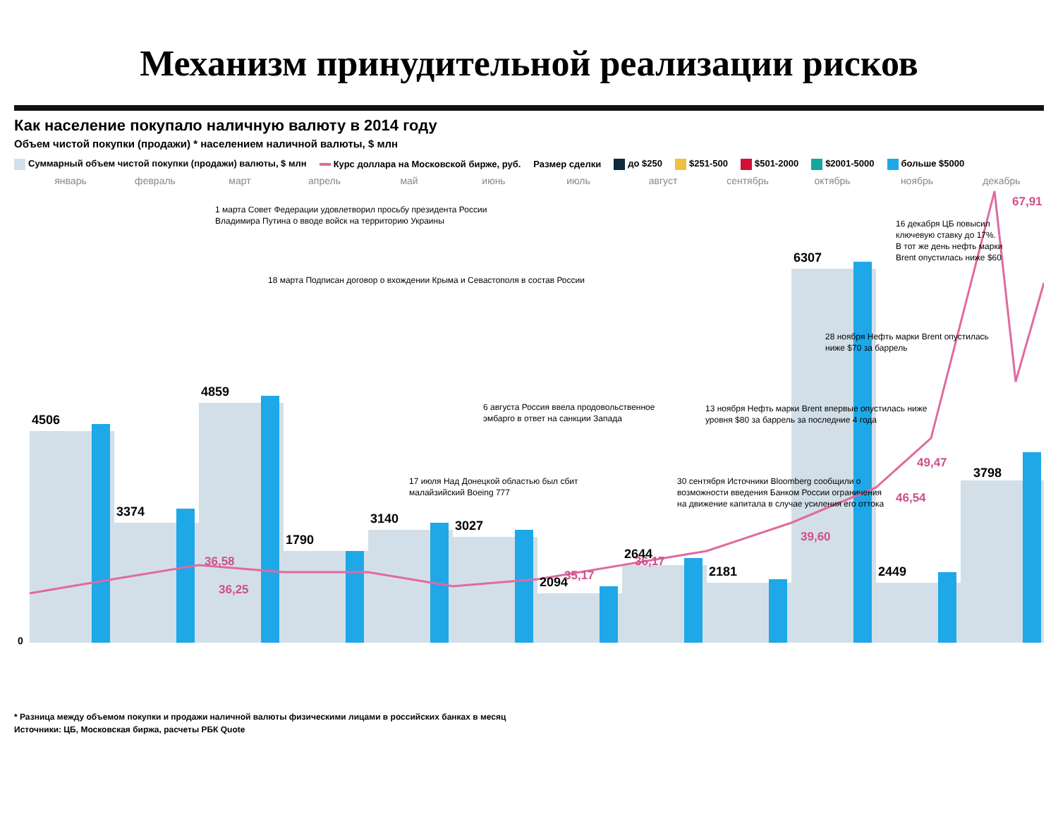Механизм принудительной реализации рисков
Как население покупало наличную валюту в 2014 году
Объем чистой покупки (продажи) * населением наличной валюты, $ млн
Суммарный объем чистой покупки (продажи) валюты, $ млн Курс доллара на Московской бирже, руб. Размер сделки до $250 $251-500 $501-2000 $2001-5000 больше $5000
январь
февраль
март
апрель
май
июнь
июль
август
сентябрь
октябрь
ноябрь
декабрь
4506
3374
4859
1790
3140
3027
2094
2644
2181
6307
2449
3798
36,58
36,25
35,17
36,17
39,60
46,54
49,47
67,91
0
1 марта Совет Федерации удовлетворил просьбу президента России
Владимира Путина о вводе войск на территорию Украины
18 марта Подписан договор о вхождении Крыма и Севастополя в состав России
17 июля Над Донецкой областью был сбит
малайзийский Boeing 777
6 августа Россия ввела продовольственное
эмбарго в ответ на санкции Запада
30 сентября Источники Bloomberg сообщили о
возможности введения Банком России ограничения
на движение капитала в случае усиления его оттока
13 ноября Нефть марки Brent впервые опустилась ниже
уровня $80 за баррель за последние 4 года
28 ноября Нефть марки Brent опустилась
ниже $70 за баррель
16 декабря ЦБ повысил
ключевую ставку до 17%.
В тот же день нефть марки
Brent опустилась ниже $60
* Разница между объемом покупки и продажи наличной валюты физическими лицами в российских банках в месяц
Источники: ЦБ, Московская биржа, расчеты РБК Quote